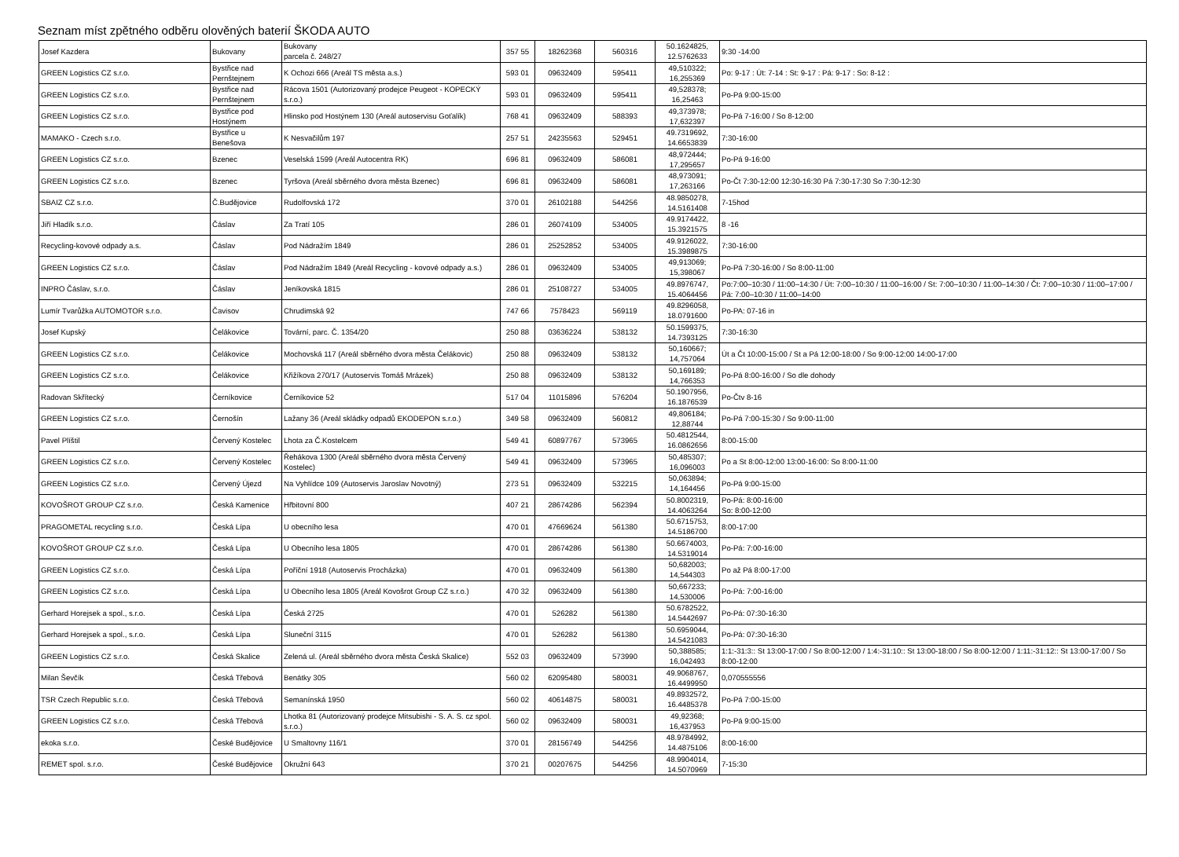Seznam míst zpětného odběru olověných baterií ŠKODA AUTO
| Josef Kazdera | Bukovany | Bukovany parcela č. 248/27 | 357 55 | 18262368 | 560316 | 50.1624825, 12.5762633 | 9:30 -14:00 |
| GREEN Logistics CZ s.r.o. | Bystřice nad Pernštejnem | K Ochozi 666 (Areál TS města a.s.) | 593 01 | 09632409 | 595411 | 49,510322; 16,255369 | Po: 9-17 : Út: 7-14 : St: 9-17 : Pá: 9-17 : So: 8-12 : |
| GREEN Logistics CZ s.r.o. | Bystřice nad Pernštejnem | Rácova 1501 (Autorizovaný prodejce Peugeot - KOPECKÝ s.r.o.) | 593 01 | 09632409 | 595411 | 49,528378; 16,25463 | Po-Pá 9:00-15:00 |
| GREEN Logistics CZ s.r.o. | Bystřice pod Hostýnem | Hlinsko pod Hostýnem 130 (Areál autoservisu Goťalík) | 768 41 | 09632409 | 588393 | 49,373978; 17,632397 | Po-Pá 7-16:00 / So 8-12:00 |
| MAMAKO - Czech s.r.o. | Bystřice u Benešova | K Nesvačilům 197 | 257 51 | 24235563 | 529451 | 49.7319692, 14.6653839 | 7:30-16:00 |
| GREEN Logistics CZ s.r.o. | Bzenec | Veselská 1599 (Areál Autocentra RK) | 696 81 | 09632409 | 586081 | 48,972444; 17,295657 | Po-Pá 9-16:00 |
| GREEN Logistics CZ s.r.o. | Bzenec | Tyršova (Areál sběrného dvora města Bzenec) | 696 81 | 09632409 | 586081 | 48,973091; 17,263166 | Po-Čt 7:30-12:00 12:30-16:30 Pá 7:30-17:30 So 7:30-12:30 |
| SBAIZ CZ s.r.o. | Č.Budějovice | Rudolfovská 172 | 370 01 | 26102188 | 544256 | 48.9850278, 14.5161408 | 7-15hod |
| Jiří Hladík s.r.o. | Čáslav | Za Tratí 105 | 286 01 | 26074109 | 534005 | 49.9174422, 15.3921575 | 8 -16 |
| Recycling-kovové odpady a.s. | Čáslav | Pod Nádražím 1849 | 286 01 | 25252852 | 534005 | 49.9126022, 15.3989875 | 7:30-16:00 |
| GREEN Logistics CZ s.r.o. | Čáslav | Pod Nádražím 1849 (Areál Recycling - kovové odpady a.s.) | 286 01 | 09632409 | 534005 | 49,913069; 15,398067 | Po-Pá 7:30-16:00 / So 8:00-11:00 |
| INPRO Čáslav, s.r.o. | Čáslav | Jeníkovská 1815 | 286 01 | 25108727 | 534005 | 49.8976747, 15.4064456 | Po:7:00–10:30 / 11:00–14:30 / Út: 7:00–10:30 / 11:00–16:00 / St: 7:00–10:30 / 11:00–14:30 / Čt: 7:00–10:30 / 11:00–17:00 / Pá: 7:00–10:30 / 11:00–14:00 |
| Lumír Tvarůžka AUTOMOTOR s.r.o. | Čavisov | Chrudimská 92 | 747 66 | 7578423 | 569119 | 49.8296058, 18.0791600 | Po-PA: 07-16 in |
| Josef Kupský | Čelákovice | Tovární, parc. Č. 1354/20 | 250 88 | 03636224 | 538132 | 50.1599375, 14.7393125 | 7:30-16:30 |
| GREEN Logistics CZ s.r.o. | Čelákovice | Mochovská 117 (Areál sběrného dvora města Čelákovic) | 250 88 | 09632409 | 538132 | 50,160667; 14,757064 | Út a Čt 10:00-15:00 / St a Pá 12:00-18:00 / So 9:00-12:00 14:00-17:00 |
| GREEN Logistics CZ s.r.o. | Čelákovice | Křižíkova 270/17 (Autoservis Tomáš Mrázek) | 250 88 | 09632409 | 538132 | 50,169189; 14,766353 | Po-Pá 8:00-16:00 / So dle dohody |
| Radovan Skřítecký | Černíkovice | Černíkovice 52 | 517 04 | 11015896 | 576204 | 50.1907956, 16.1876539 | Po-Čtv 8-16 |
| GREEN Logistics CZ s.r.o. | Černošín | Lažany 36 (Areál skládky odpadů EKODEPON s.r.o.) | 349 58 | 09632409 | 560812 | 49,806184; 12,88744 | Po-Pá 7:00-15:30 / So 9:00-11:00 |
| Pavel Plíštil | Červený Kostelec | Lhota za Č.Kostelcem | 549 41 | 60897767 | 573965 | 50.4812544, 16.0862656 | 8:00-15:00 |
| GREEN Logistics CZ s.r.o. | Červený Kostelec | Řehákova 1300 (Areál sběrného dvora města Červený Kostelec) | 549 41 | 09632409 | 573965 | 50,485307; 16,096003 | Po a St 8:00-12:00 13:00-16:00: So 8:00-11:00 |
| GREEN Logistics CZ s.r.o. | Červený Újezd | Na Vyhlídce 109 (Autoservis Jaroslav Novotný) | 273 51 | 09632409 | 532215 | 50,063894; 14,164456 | Po-Pá 9:00-15:00 |
| KOVOŠROT GROUP CZ s.r.o. | Česká Kamenice | Hřbitovní 800 | 407 21 | 28674286 | 562394 | 50.8002319, 14.4063264 | Po-Pá: 8:00-16:00 So: 8:00-12:00 |
| PRAGOMETAL recycling s.r.o. | Česká Lípa | U obecního lesa | 470 01 | 47669624 | 561380 | 50.6715753, 14.5186700 | 8:00-17:00 |
| KOVOŠROT GROUP CZ s.r.o. | Česká Lípa | U Obecního lesa 1805 | 470 01 | 28674286 | 561380 | 50.6674003, 14.5319014 | Po-Pá: 7:00-16:00 |
| GREEN Logistics CZ s.r.o. | Česká Lípa | Poříční 1918 (Autoservis Procházka) | 470 01 | 09632409 | 561380 | 50,682003; 14,544303 | Po až Pá 8:00-17:00 |
| GREEN Logistics CZ s.r.o. | Česká Lípa | U Obecního lesa 1805 (Areál Kovošrot Group CZ s.r.o.) | 470 32 | 09632409 | 561380 | 50,667233; 14,530006 | Po-Pá: 7:00-16:00 |
| Gerhard Horejsek a spol., s.r.o. | Česká Lípa | Česká 2725 | 470 01 | 526282 | 561380 | 50.6782522, 14.5442697 | Po-Pá: 07:30-16:30 |
| Gerhard Horejsek a spol., s.r.o. | Česká Lípa | Sluneční 3115 | 470 01 | 526282 | 561380 | 50.6959044, 14.5421083 | Po-Pá: 07:30-16:30 |
| GREEN Logistics CZ s.r.o. | Česká Skalice | Zelená ul. (Areál sběrného dvora města Česká Skalice) | 552 03 | 09632409 | 573990 | 50,388585; 16,042493 | 1:1:-31:3:: St 13:00-17:00 / So 8:00-12:00 / 1:4:-31:10:: St 13:00-18:00 / So 8:00-12:00 / 1:11:-31:12:: St 13:00-17:00 / So 8:00-12:00 |
| Milan Ševčík | Česká Třebová | Benátky 305 | 560 02 | 62095480 | 580031 | 49.9068767, 16.4499950 | 0,070555556 |
| TSR Czech Republic s.r.o. | Česká Třebová | Semanínská 1950 | 560 02 | 40614875 | 580031 | 49.8932572, 16.4485378 | Po-Pá 7:00-15:00 |
| GREEN Logistics CZ s.r.o. | Česká Třebová | Lhotka 81 (Autorizovaný prodejce Mitsubishi - S. A. S. cz spol. s.r.o.) | 560 02 | 09632409 | 580031 | 49,92368; 16,437953 | Po-Pá 9:00-15:00 |
| ekoka s.r.o. | České Budějovice | U Smaltovny 116/1 | 370 01 | 28156749 | 544256 | 48.9784992, 14.4875106 | 8:00-16:00 |
| REMET spol. s.r.o. | České Budějovice | Okružní 643 | 370 21 | 00207675 | 544256 | 48.9904014, 14.5070969 | 7-15:30 |